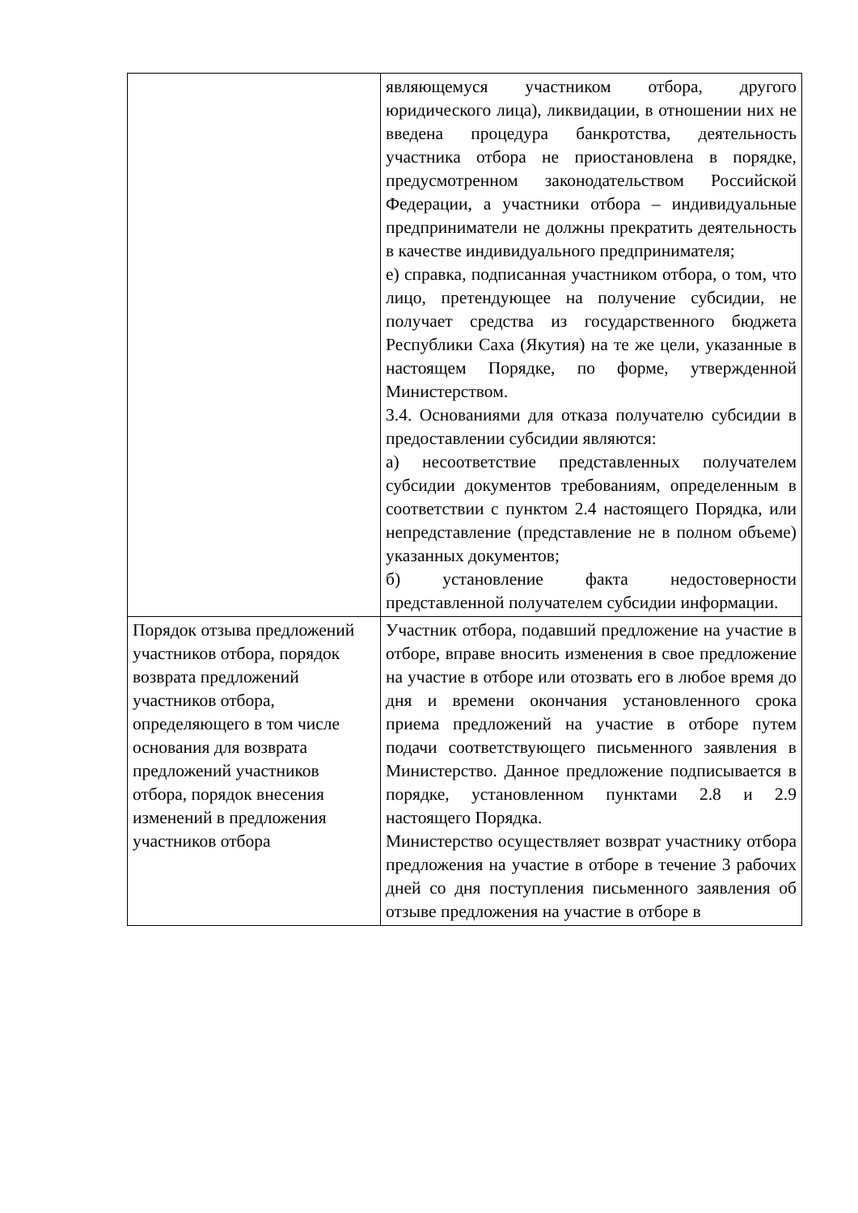| | являющемуся участником отбора, другого юридического лица), ликвидации, в отношении них не введена процедура банкротства, деятельность участника отбора не приостановлена в порядке, предусмотренном законодательством Российской Федерации, а участники отбора – индивидуальные предприниматели не должны прекратить деятельность в качестве индивидуального предпринимателя; е) справка, подписанная участником отбора, о том, что лицо, претендующее на получение субсидии, не получает средства из государственного бюджета Республики Саха (Якутия) на те же цели, указанные в настоящем Порядке, по форме, утвержденной Министерством. 3.4. Основаниями для отказа получателю субсидии в предоставлении субсидии являются: а) несоответствие представленных получателем субсидии документов требованиям, определенным в соответствии с пунктом 2.4 настоящего Порядка, или непредставление (представление не в полном объеме) указанных документов; б) установление факта недостоверности представленной получателем субсидии информации. |
| Порядок отзыва предложений участников отбора, порядок возврата предложений участников отбора, определяющего в том числе основания для возврата предложений участников отбора, порядок внесения изменений в предложения участников отбора | Участник отбора, подавший предложение на участие в отборе, вправе вносить изменения в свое предложение на участие в отборе или отозвать его в любое время до дня и времени окончания установленного срока приема предложений на участие в отборе путем подачи соответствующего письменного заявления в Министерство. Данное предложение подписывается в порядке, установленном пунктами 2.8 и 2.9 настоящего Порядка. Министерство осуществляет возврат участнику отбора предложения на участие в отборе в течение 3 рабочих дней со дня поступления письменного заявления об отзыве предложения на участие в отборе в |